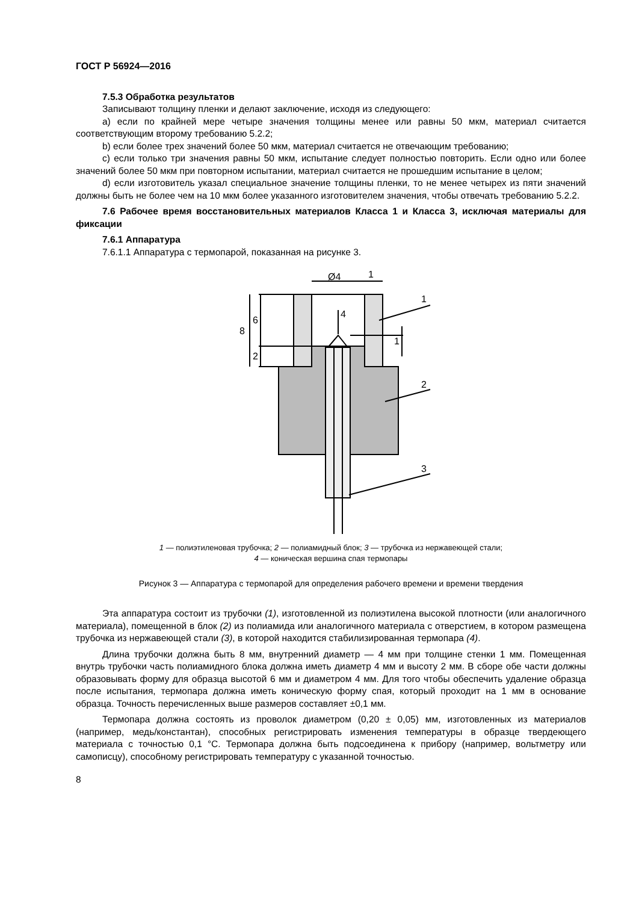ГОСТ Р 56924—2016
7.5.3 Обработка результатов
Записывают толщину пленки и делают заключение, исходя из следующего:
a) если по крайней мере четыре значения толщины менее или равны 50 мкм, материал считается соответствующим второму требованию 5.2.2;
b) если более трех значений более 50 мкм, материал считается не отвечающим требованию;
c) если только три значения равны 50 мкм, испытание следует полностью повторить. Если одно или более значений более 50 мкм при повторном испытании, материал считается не прошедшим испытание в целом;
d) если изготовитель указал специальное значение толщины пленки, то не менее четырех из пяти значений должны быть не более чем на 10 мкм более указанного изготовителем значения, чтобы отвечать требованию 5.2.2.
7.6 Рабочее время восстановительных материалов Класса 1 и Класса 3, исключая материалы для фиксации
7.6.1 Аппаратура
7.6.1.1 Аппаратура с термопарой, показанная на рисунке 3.
Ø4
1
4
1
2
3
8
6
2
1
1 — полиэтиленовая трубочка; 2 — полиамидный блок; 3 — трубочка из нержавеющей стали;
4 — коническая вершина спая термопары
Рисунок 3 — Аппаратура с термопарой для определения рабочего времени и времени твердения
Эта аппаратура состоит из трубочки (1), изготовленной из полиэтилена высокой плотности (или аналогичного материала), помещенной в блок (2) из полиамида или аналогичного материала с отверстием, в котором размещена трубочка из нержавеющей стали (3), в которой находится стабилизированная термопара (4).
Длина трубочки должна быть 8 мм, внутренний диаметр — 4 мм при толщине стенки 1 мм. Помещенная внутрь трубочки часть полиамидного блока должна иметь диаметр 4 мм и высоту 2 мм. В сборе обе части должны образовывать форму для образца высотой 6 мм и диаметром 4 мм. Для того чтобы обеспечить удаление образца после испытания, термопара должна иметь коническую форму спая, который проходит на 1 мм в основание образца. Точность перечисленных выше размеров составляет ±0,1 мм.
Термопара должна состоять из проволок диаметром (0,20 ± 0,05) мм, изготовленных из материалов (например, медь/константан), способных регистрировать изменения температуры в образце твердеющего материала с точностью 0,1 °С. Термопара должна быть подсоединена к прибору (например, вольтметру или самописцу), способному регистрировать температуру с указанной точностью.
8